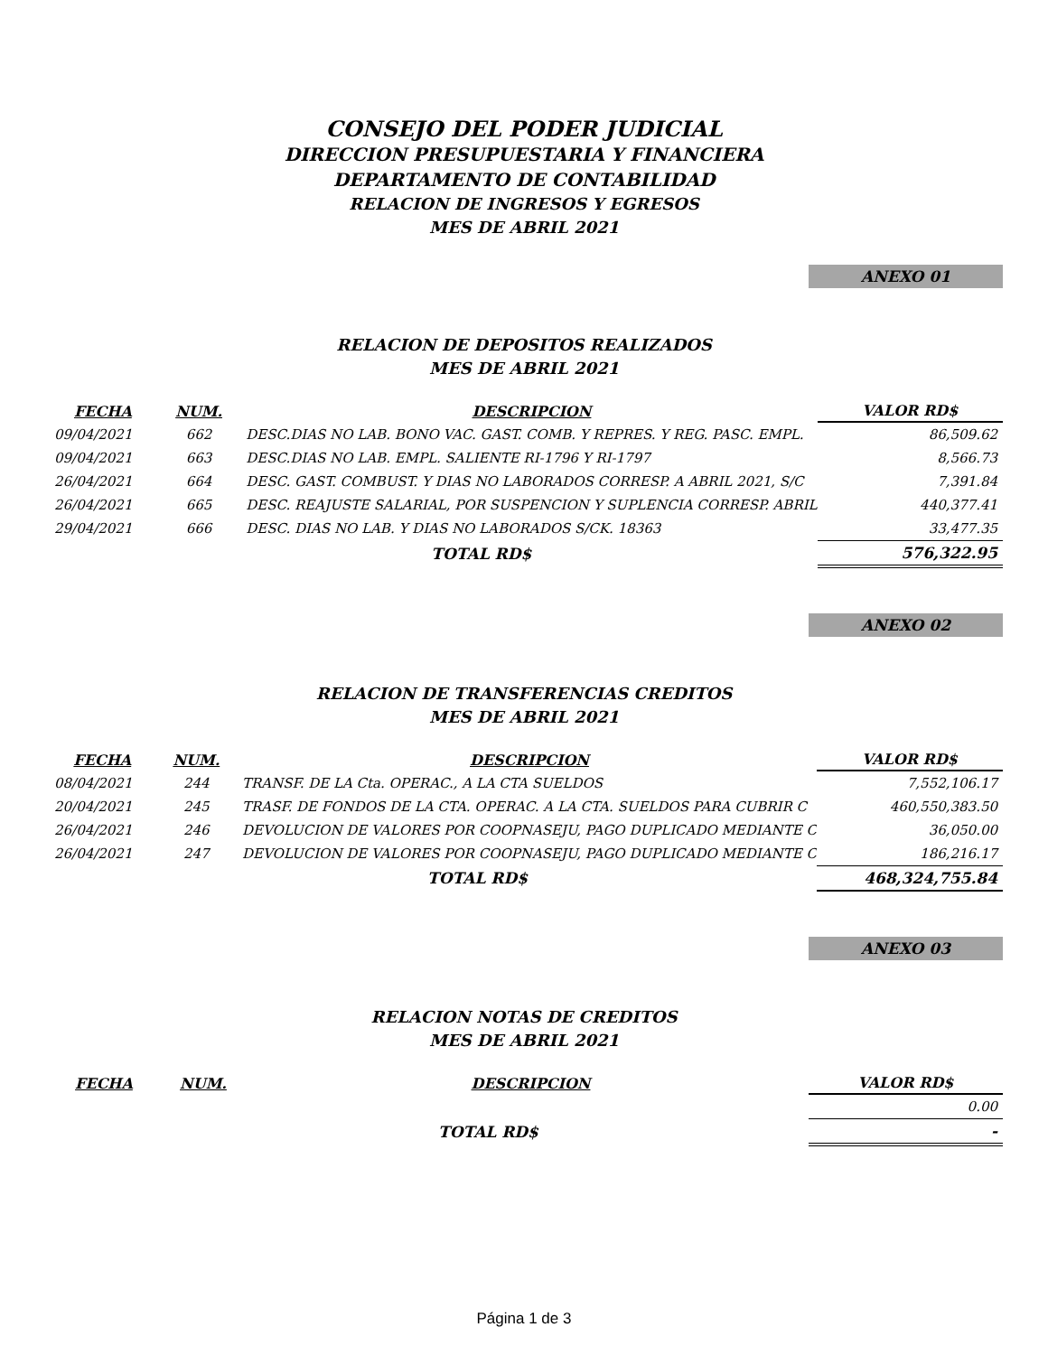CONSEJO DEL PODER JUDICIAL
DIRECCION PRESUPUESTARIA Y FINANCIERA
DEPARTAMENTO DE CONTABILIDAD
RELACION DE INGRESOS Y EGRESOS
MES DE ABRIL 2021
ANEXO 01
RELACION DE DEPOSITOS REALIZADOS
MES DE ABRIL 2021
| FECHA | NUM. | DESCRIPCION | VALOR RD$ |
| --- | --- | --- | --- |
| 09/04/2021 | 662 | DESC.DIAS NO LAB. BONO VAC. GAST. COMB. Y REPRES. Y REG. PASC. EMPL. | 86,509.62 |
| 09/04/2021 | 663 | DESC.DIAS NO LAB. EMPL. SALIENTE RI-1796 Y RI-1797 | 8,566.73 |
| 26/04/2021 | 664 | DESC. GAST. COMBUST. Y DIAS NO LABORADOS CORRESP. A ABRIL 2021, S/C | 7,391.84 |
| 26/04/2021 | 665 | DESC. REAJUSTE SALARIAL, POR SUSPENCION Y SUPLENCIA CORRESP. ABRIL | 440,377.41 |
| 29/04/2021 | 666 | DESC. DIAS NO LAB. Y DIAS NO LABORADOS S/CK. 18363 | 33,477.35 |
| | | TOTAL RD$ | 576,322.95 |
ANEXO 02
RELACION DE TRANSFERENCIAS CREDITOS
MES DE ABRIL 2021
| FECHA | NUM. | DESCRIPCION | VALOR RD$ |
| --- | --- | --- | --- |
| 08/04/2021 | 244 | TRANSF. DE LA Cta. OPERAC., A LA CTA SUELDOS | 7,552,106.17 |
| 20/04/2021 | 245 | TRASF. DE FONDOS DE LA CTA. OPERAC. A LA CTA. SUELDOS PARA CUBRIR C | 460,550,383.50 |
| 26/04/2021 | 246 | DEVOLUCION DE VALORES POR COOPNASEJU, PAGO DUPLICADO MEDIANTE C | 36,050.00 |
| 26/04/2021 | 247 | DEVOLUCION DE VALORES POR COOPNASEJU, PAGO DUPLICADO MEDIANTE C | 186,216.17 |
| | | TOTAL RD$ | 468,324,755.84 |
ANEXO 03
RELACION NOTAS DE CREDITOS
MES DE ABRIL 2021
| FECHA | NUM. | DESCRIPCION | VALOR RD$ |
| --- | --- | --- | --- |
| | | | 0.00 |
| | | TOTAL RD$ | - |
Página 1 de 3